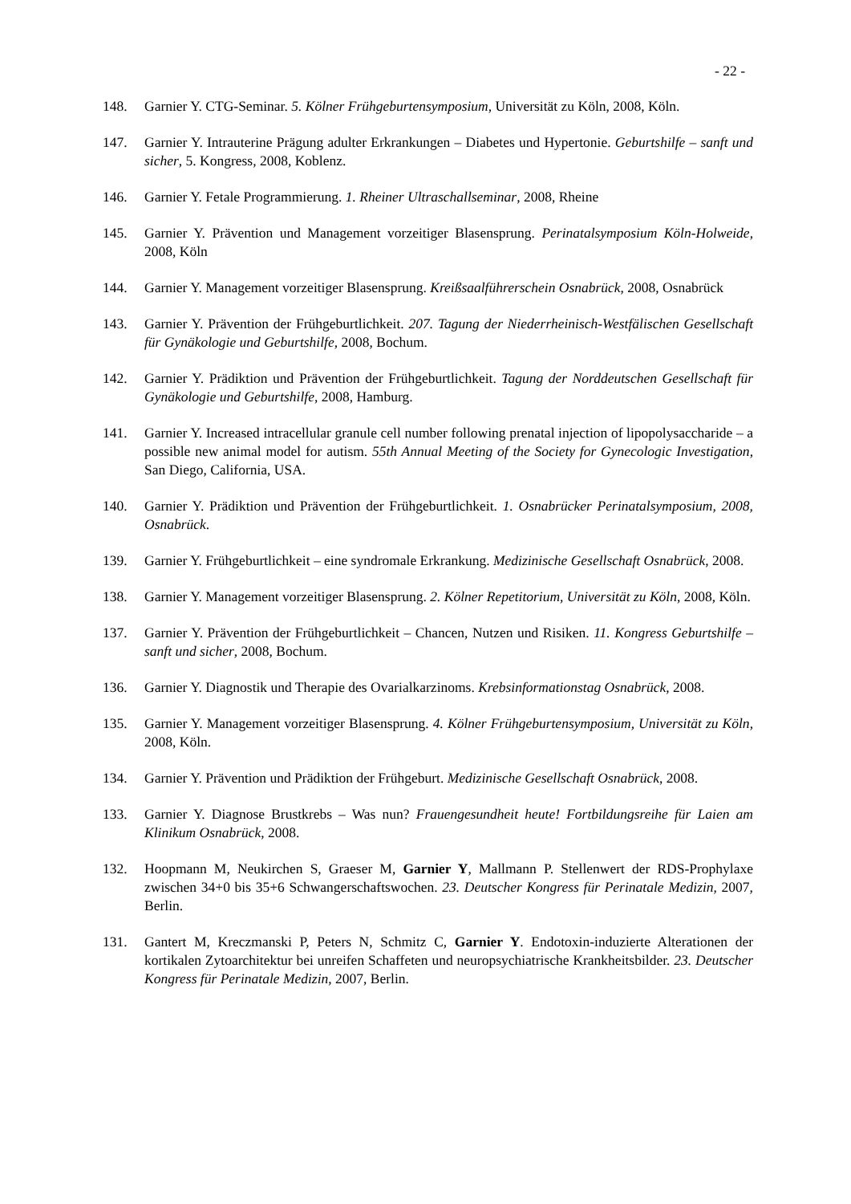- 22 -
148. Garnier Y. CTG-Seminar. 5. Kölner Frühgeburtensymposium, Universität zu Köln, 2008, Köln.
147. Garnier Y. Intrauterine Prägung adulter Erkrankungen – Diabetes und Hypertonie. Geburtshilfe – sanft und sicher, 5. Kongress, 2008, Koblenz.
146. Garnier Y. Fetale Programmierung. 1. Rheiner Ultraschallseminar, 2008, Rheine
145. Garnier Y. Prävention und Management vorzeitiger Blasensprung. Perinatalsymposium Köln-Holweide, 2008, Köln
144. Garnier Y. Management vorzeitiger Blasensprung. Kreißsaalführerschein Osnabrück, 2008, Osnabrück
143. Garnier Y. Prävention der Frühgeburtlichkeit. 207. Tagung der Niederrheinisch-Westfälischen Gesellschaft für Gynäkologie und Geburtshilfe, 2008, Bochum.
142. Garnier Y. Prädiktion und Prävention der Frühgeburtlichkeit. Tagung der Norddeutschen Gesellschaft für Gynäkologie und Geburtshilfe, 2008, Hamburg.
141. Garnier Y. Increased intracellular granule cell number following prenatal injection of lipopolysaccharide – a possible new animal model for autism. 55th Annual Meeting of the Society for Gynecologic Investigation, San Diego, California, USA.
140. Garnier Y. Prädiktion und Prävention der Frühgeburtlichkeit. 1. Osnabrücker Perinatalsymposium, 2008, Osnabrück.
139. Garnier Y. Frühgeburtlichkeit – eine syndromale Erkrankung. Medizinische Gesellschaft Osnabrück, 2008.
138. Garnier Y. Management vorzeitiger Blasensprung. 2. Kölner Repetitorium, Universität zu Köln, 2008, Köln.
137. Garnier Y. Prävention der Frühgeburtlichkeit – Chancen, Nutzen und Risiken. 11. Kongress Geburtshilfe – sanft und sicher, 2008, Bochum.
136. Garnier Y. Diagnostik und Therapie des Ovarialkarzinoms. Krebsinformationstag Osnabrück, 2008.
135. Garnier Y. Management vorzeitiger Blasensprung. 4. Kölner Frühgeburtensymposium, Universität zu Köln, 2008, Köln.
134. Garnier Y. Prävention und Prädiktion der Frühgeburt. Medizinische Gesellschaft Osnabrück, 2008.
133. Garnier Y. Diagnose Brustkrebs – Was nun? Frauengesundheit heute! Fortbildungsreihe für Laien am Klinikum Osnabrück, 2008.
132. Hoopmann M, Neukirchen S, Graeser M, Garnier Y, Mallmann P. Stellenwert der RDS-Prophylaxe zwischen 34+0 bis 35+6 Schwangerschaftswochen. 23. Deutscher Kongress für Perinatale Medizin, 2007, Berlin.
131. Gantert M, Kreczmanski P, Peters N, Schmitz C, Garnier Y. Endotoxin-induzierte Alterationen der kortikalen Zytoarchitektur bei unreifen Schaffeten und neuropsychiatrische Krankheitsbilder. 23. Deutscher Kongress für Perinatale Medizin, 2007, Berlin.